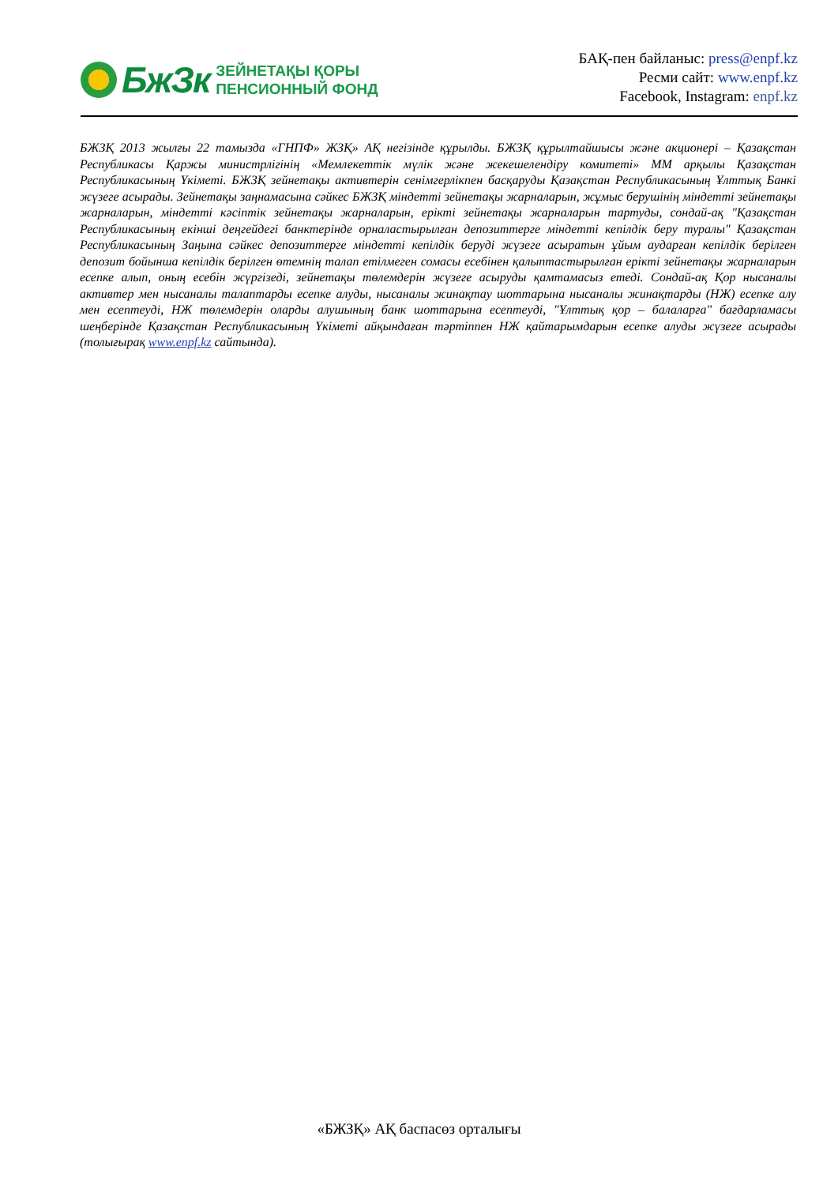БжЗк
ЗЕЙНЕТАҚЫ ҚОРЫ
ПЕНСИОННЫЙ ФОНД
БАҚ-пен байланыс: press@enpf.kz
Ресми сайт: www.enpf.kz
Facebook, Instagram: enpf.kz
БЖЗҚ 2013 жылғы 22 тамызда «ГНПФ» ЖЗҚ» АҚ негізінде құрылды. БЖЗҚ құрылтайшысы және акционері – Қазақстан Республикасы Қаржы министрлігінің «Мемлекеттік мүлік және жекешелендіру комитеті» ММ арқылы Қазақстан Республикасының Үкіметі. БЖЗҚ зейнетақы активтерін сенімгерлікпен басқаруды Қазақстан Республикасының Ұлттық Банкі жүзеге асырады. Зейнетақы заңнамасына сәйкес БЖЗҚ міндетті зейнетақы жарналарын, жұмыс берушінің міндетті зейнетақы жарналарын, міндетті кәсіптік зейнетақы жарналарын, ерікті зейнетақы жарналарын тартуды, сондай-ақ "Қазақстан Республикасының екінші деңгейдегі банктерінде орналастырылған депозиттерге міндетті кепілдік беру туралы" Қазақстан Республикасының Заңына сәйкес депозиттерге міндетті кепілдік беруді жүзеге асыратын ұйым аударған кепілдік берілген депозит бойынша кепілдік берілген өтемнің талап етілмеген сомасы есебінен қалыптастырылған ерікті зейнетақы жарналарын есепке алып, оның есебін жүргізеді, зейнетақы төлемдерін жүзеге асыруды қамтамасыз етеді. Сондай-ақ Қор нысаналы активтер мен нысаналы талаптарды есепке алуды, нысаналы жинақтау шоттарына нысаналы жинақтарды (НЖ) есепке алу мен есептеуді, НЖ төлемдерін оларды алушының банк шоттарына есептеуді, "Ұлттық қор – балаларға" бағдарламасы шеңберінде Қазақстан Республикасының Үкіметі айқындаған тәртіппен НЖ қайтарымдарын есепке алуды жүзеге асырады (толығырақ www.enpf.kz сайтында).
«БЖЗҚ» АҚ баспасөз орталығы